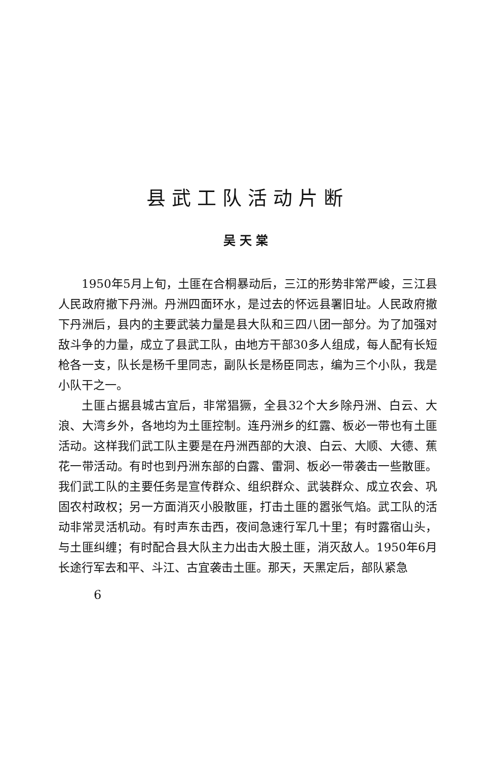县武工队活动片断
吴天棠
1950年5月上旬，土匪在合桐暴动后，三江的形势非常严峻，三江县人民政府撤下丹洲。丹洲四面环水，是过去的怀远县署旧址。人民政府撤下丹洲后，县内的主要武装力量是县大队和三四八团一部分。为了加强对敌斗争的力量，成立了县武工队，由地方干部30多人组成，每人配有长短枪各一支，队长是杨千里同志，副队长是杨臣同志，编为三个小队，我是小队干之一。
土匪占据县城古宜后，非常猖獗，全县32个大乡除丹洲、白云、大浪、大湾乡外，各地均为土匪控制。连丹洲乡的红露、板必一带也有土匪活动。这样我们武工队主要是在丹洲西部的大浪、白云、大顺、大德、蕉花一带活动。有时也到丹洲东部的白露、雷洞、板必一带袭击一些散匪。我们武工队的主要任务是宣传群众、组织群众、武装群众、成立农会、巩固农村政权；另一方面消灭小股散匪，打击土匪的嚣张气焰。武工队的活动非常灵活机动。有时声东击西，夜间急速行军几十里；有时露宿山头，与土匪纠缠；有时配合县大队主力出击大股土匪，消灭敌人。1950年6月长途行军去和平、斗江、古宜袭击土匪。那天，天黑定后，部队紧急
6